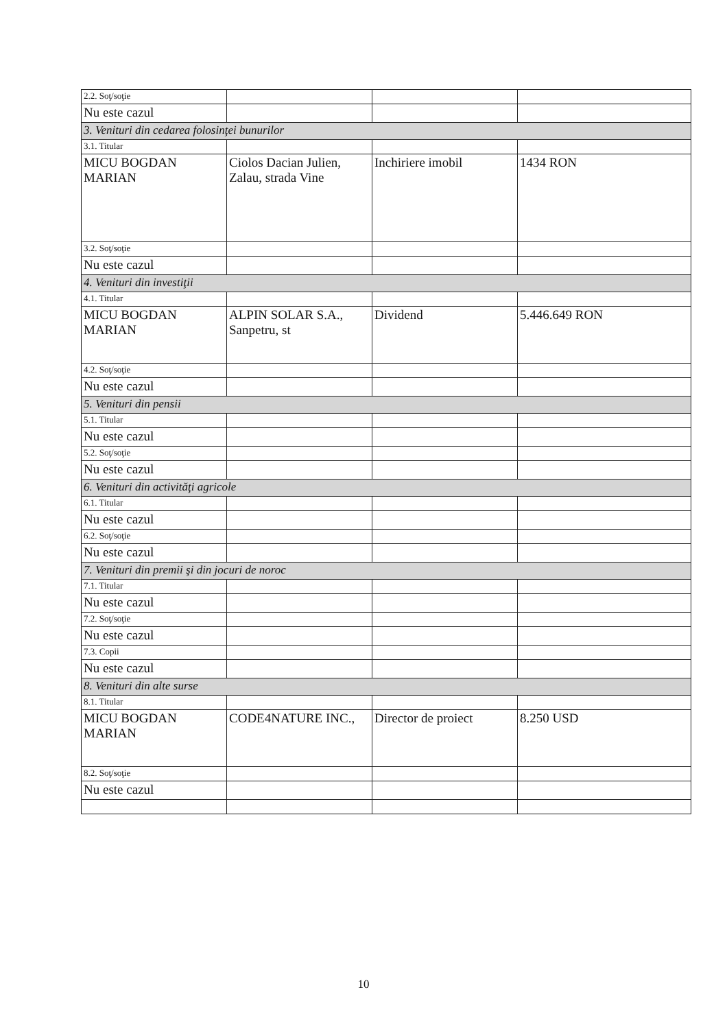| 2.2. Soţ/soţie | | | |
| Nu este cazul | | | |
| 3. Venituri din cedarea folosinţei bunurilor | | | |
| 3.1. Titular | | | |
| MICU BOGDAN MARIAN | Ciolos Dacian Julien, Zalau, strada Vine | Inchiriere imobil | 1434 RON |
| 3.2. Soţ/soţie | | | |
| Nu este cazul | | | |
| 4. Venituri din investiţii | | | |
| 4.1. Titular | | | |
| MICU BOGDAN MARIAN | ALPIN SOLAR S.A., Sanpetru, st | Dividend | 5.446.649 RON |
| 4.2. Soţ/soţie | | | |
| Nu este cazul | | | |
| 5. Venituri din pensii | | | |
| 5.1. Titular | | | |
| Nu este cazul | | | |
| 5.2. Soţ/soţie | | | |
| Nu este cazul | | | |
| 6. Venituri din activităţi agricole | | | |
| 6.1. Titular | | | |
| Nu este cazul | | | |
| 6.2. Soţ/soţie | | | |
| Nu este cazul | | | |
| 7. Venituri din premii şi din jocuri de noroc | | | |
| 7.1. Titular | | | |
| Nu este cazul | | | |
| 7.2. Soţ/soţie | | | |
| Nu este cazul | | | |
| 7.3. Copii | | | |
| Nu este cazul | | | |
| 8. Venituri din alte surse | | | |
| 8.1. Titular | | | |
| MICU BOGDAN MARIAN | CODE4NATURE INC., | Director de proiect | 8.250 USD |
| 8.2. Soţ/soţie | | | |
| Nu este cazul | | | |
10